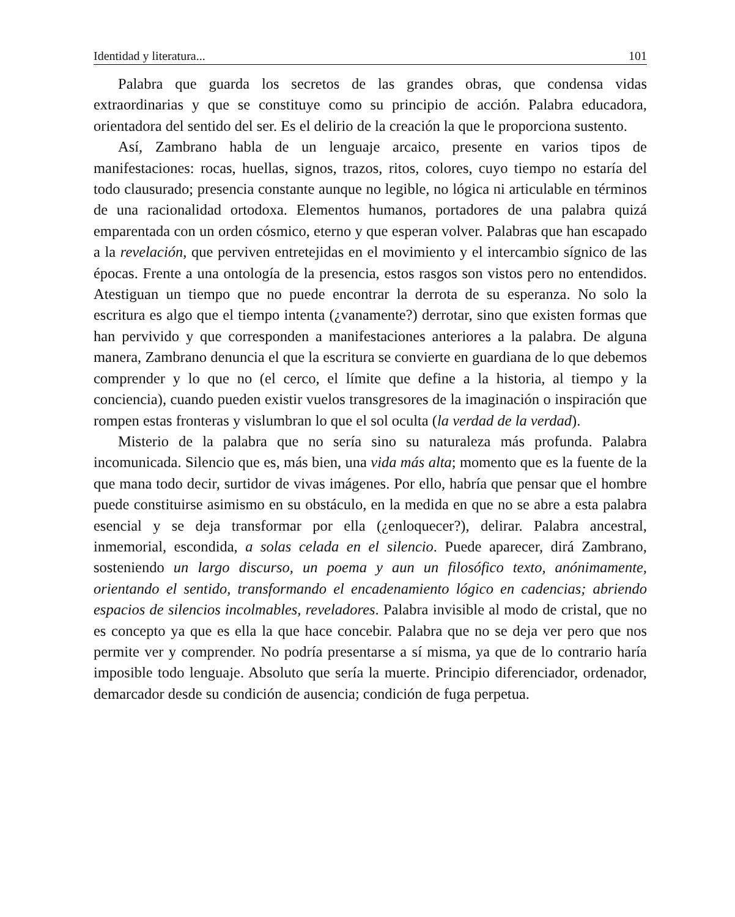Identidad y literatura... 101
Palabra que guarda los secretos de las grandes obras, que condensa vidas extraordinarias y que se constituye como su principio de acción. Palabra educadora, orientadora del sentido del ser. Es el delirio de la creación la que le proporciona sustento.
Así, Zambrano habla de un lenguaje arcaico, presente en varios tipos de manifestaciones: rocas, huellas, signos, trazos, ritos, colores, cuyo tiempo no estaría del todo clausurado; presencia constante aunque no legible, no lógica ni articulable en términos de una racionalidad ortodoxa. Elementos humanos, portadores de una palabra quizá emparentada con un orden cósmico, eterno y que esperan volver. Palabras que han escapado a la revelación, que perviven entretejidas en el movimiento y el intercambio sígnico de las épocas. Frente a una ontología de la presencia, estos rasgos son vistos pero no entendidos. Atestiguan un tiempo que no puede encontrar la derrota de su esperanza. No solo la escritura es algo que el tiempo intenta (¿vanamente?) derrotar, sino que existen formas que han pervivido y que corresponden a manifestaciones anteriores a la palabra. De alguna manera, Zambrano denuncia el que la escritura se convierte en guardiana de lo que debemos comprender y lo que no (el cerco, el límite que define a la historia, al tiempo y la conciencia), cuando pueden existir vuelos transgresores de la imaginación o inspiración que rompen estas fronteras y vislumbran lo que el sol oculta (la verdad de la verdad).
Misterio de la palabra que no sería sino su naturaleza más profunda. Palabra incomunicada. Silencio que es, más bien, una vida más alta; momento que es la fuente de la que mana todo decir, surtidor de vivas imágenes. Por ello, habría que pensar que el hombre puede constituirse asimismo en su obstáculo, en la medida en que no se abre a esta palabra esencial y se deja transformar por ella (¿enloquecer?), delirar. Palabra ancestral, inmemorial, escondida, a solas celada en el silencio. Puede aparecer, dirá Zambrano, sosteniendo un largo discurso, un poema y aun un filosófico texto, anónimamente, orientando el sentido, transformando el encadenamiento lógico en cadencias; abriendo espacios de silencios incolmables, reveladores. Palabra invisible al modo de cristal, que no es concepto ya que es ella la que hace concebir. Palabra que no se deja ver pero que nos permite ver y comprender. No podría presentarse a sí misma, ya que de lo contrario haría imposible todo lenguaje. Absoluto que sería la muerte. Principio diferenciador, ordenador, demarcador desde su condición de ausencia; condición de fuga perpetua.